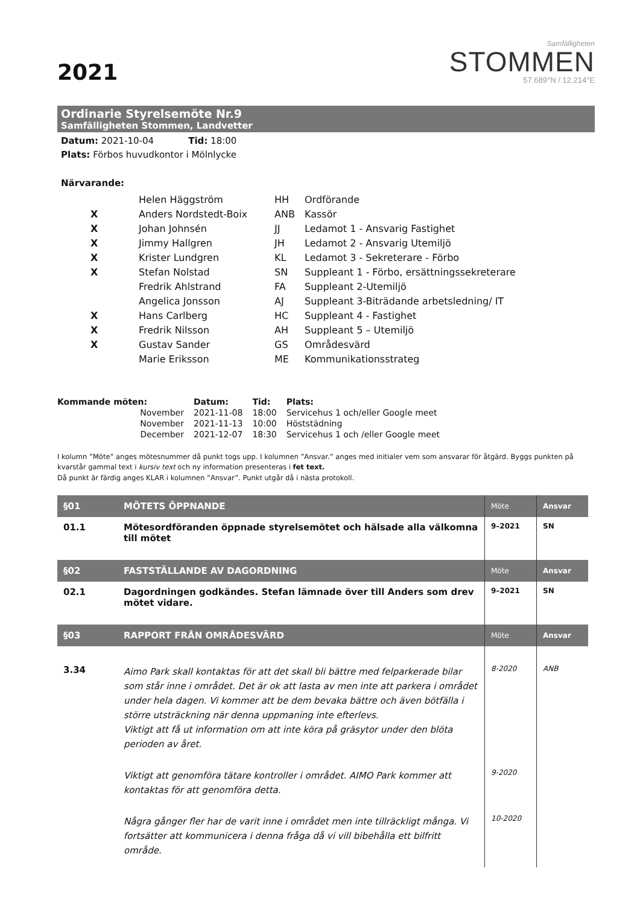2021
Samfälligheten
STOMMEN
57.689°N / 12.214°E
Ordinarie Styrelsemöte Nr.9
Samfälligheten Stommen, Landvetter
Datum: 2021-10-04 Tid: 18:00
Plats: Förbos huvudkontor i Mölnlycke
Närvarande:
| | Helen Häggström | HH | Ordförande |
| X | Anders Nordstedt-Boix | ANB | Kassör |
| X | Johan Johnsén | JJ | Ledamot 1 - Ansvarig Fastighet |
| X | Jimmy Hallgren | JH | Ledamot 2 - Ansvarig Utemiljö |
| X | Krister Lundgren | KL | Ledamot 3 - Sekreterare - Förbo |
| X | Stefan Nolstad | SN | Suppleant 1 - Förbo, ersättningssekreterare |
| | Fredrik Ahlstrand | FA | Suppleant 2-Utemiljö |
| | Angelica Jonsson | AJ | Suppleant 3-Biträdande arbetsledning/ IT |
| X | Hans Carlberg | HC | Suppleant 4 - Fastighet |
| X | Fredrik Nilsson | AH | Suppleant 5 – Utemiljö |
| X | Gustav Sander | GS | Områdesvärd |
| | Marie Eriksson | ME | Kommunikationsstrateg |
| Kommande möten: | Datum: | Tid: | Plats: |
| --- | --- | --- | --- |
| November | 2021-11-08 | 18:00 | Servicehus 1 och/eller Google meet |
| November | 2021-11-13 | 10:00 | Höststädning |
| December | 2021-12-07 | 18:30 | Servicehus 1 och /eller Google meet |
I kolumn ”Möte” anges mötesnummer då punkt togs upp. I kolumnen ”Ansvar.” anges med initialer vem som ansvarar för åtgärd. Byggs punkten på kvarstår gammal text i kursiv text och ny information presenteras i fet text.
Då punkt är färdig anges KLAR i kolumnen ”Ansvar”. Punkt utgår då i nästa protokoll.
| §01 | MÖTETS ÖPPNANDE | Möte | Ansvar |
| --- | --- | --- | --- |
| 01.1 | Mötesordföranden öppnade styrelsemötet och hälsade alla välkomna till mötet | 9–2021 | SN |
| §02 | FASTSTÄLLANDE AV DAGORDNING | Möte | Ansvar |
| 02.1 | Dagordningen godkändes. Stefan lämnade över till Anders som drev mötet vidare. | 9–2021 | SN |
| §03 | RAPPORT FRÅN OMRÅDESVÄRD | Möte | Ansvar |
| 3.34 | Aimo Park skall kontaktas för att det skall bli bättre med felparkerade bilar som står inne i området. Det är ok att lasta av men inte att parkera i området under hela dagen. Vi kommer att be dem bevaka bättre och även bötfälla i större utsträckning när denna uppmaning inte efterlevs. Viktigt att få ut information om att inte köra på gräsytor under den blöta perioden av året. | 8-2020 | ANB |
| | Viktigt att genomföra tätare kontroller i området. AIMO Park kommer att kontaktas för att genomföra detta. | 9-2020 | |
| | Några gånger fler har de varit inne i området men inte tillräckligt många. Vi fortsätter att kommunicera i denna fråga då vi vill bibehålla ett bilfritt område. | 10-2020 | |